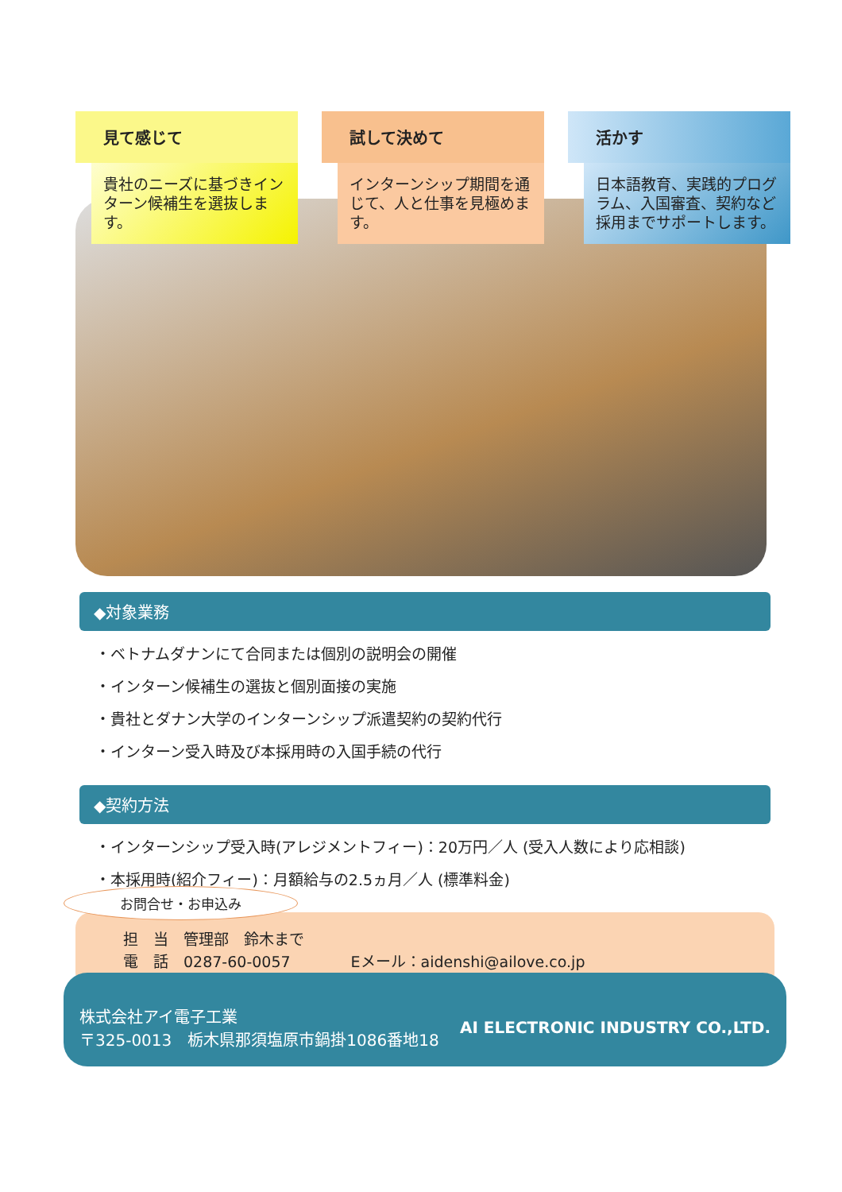見て感じて
貴社のニーズに基づきインターン候補生を選抜します。
試して決めて
インターンシップ期間を通じて、人と仕事を見極めます。
活かす
日本語教育、実践的プログラム、入国審査、契約など採用までサポートします。
◆対象業務
・ベトナムダナンにて合同または個別の説明会の開催
・インターン候補生の選抜と個別面接の実施
・貴社とダナン大学のインターンシップ派遣契約の契約代行
・インターン受入時及び本採用時の入国手続の代行
◆契約方法
・インターンシップ受入時(アレジメントフィー)：20万円／人 (受入人数により応相談)
・本採用時(紹介フィー)：月額給与の2.5ヵ月／人 (標準料金)
お問合せ・お申込み
担　当　管理部　鈴木まで
電　話　0287-60-0057　　　　Eメール：aidenshi@ailove.co.jp
株式会社アイ電子工業
〒325-0013　栃木県那須塩原市鍋掛1086番地18
AI ELECTRONIC INDUSTRY CO.,LTD.